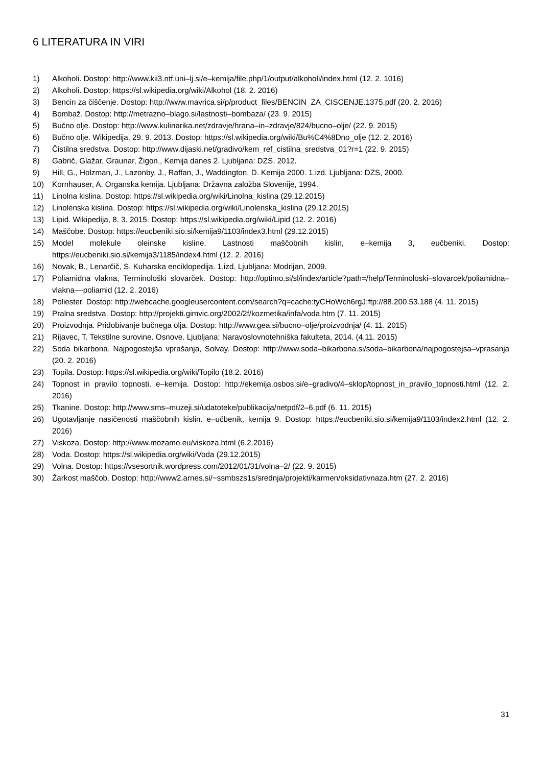6 LITERATURA IN VIRI
1) Alkoholi. Dostop: http://www.kii3.ntf.uni–lj.si/e–kemija/file.php/1/output/alkoholi/index.html (12. 2. 1016)
2) Alkoholi. Dostop: https://sl.wikipedia.org/wiki/Alkohol (18. 2. 2016)
3) Bencin za čiščenje. Dostop: http://www.mavrica.si/p/product_files/BENCIN_ZA_CISCENJE.1375.pdf (20. 2. 2016)
4) Bombaž. Dostop: http://metrazno–blago.si/lastnosti–bombaza/ (23. 9. 2015)
5) Bučno olje. Dostop: http://www.kulinarika.net/zdravje/hrana–in–zdravje/824/bucno–olje/ (22. 9. 2015)
6) Bučno olje. Wikipedija, 29. 9. 2013. Dostop: https://sl.wikipedia.org/wiki/Bu%C4%8Dno_olje (12. 2. 2016)
7) Čistilna sredstva. Dostop: http://www.dijaski.net/gradivo/kem_ref_cistilna_sredstva_01?r=1 (22. 9. 2015)
8) Gabrič, Glažar, Graunar, Žigon., Kemija danes 2. Ljubljana: DZS, 2012.
9) Hill, G., Holzman, J., Lazonby, J., Raffan, J., Waddington, D. Kemija 2000. 1.izd. Ljubljana: DZS, 2000.
10) Kornhauser, A. Organska kemija. Ljubljana: Državna založba Slovenije, 1994.
11) Linolna kislina. Dostop: https://sl.wikipedia.org/wiki/Linolna_kislina (29.12.2015)
12) Linolenska kislina. Dostop: https://sl.wikipedia.org/wiki/Linolenska_kislina (29.12.2015)
13) Lipid. Wikipedija, 8. 3. 2015. Dostop: https://sl.wikipedia.org/wiki/Lipid (12. 2. 2016)
14) Maščobe. Dostop: https://eucbeniki.sio.si/kemija9/1103/index3.html (29.12.2015)
15) Model molekule oleinske kisline. Lastnosti maščobnih kislin, e–kemija 3, eučbeniki. Dostop: https://eucbeniki.sio.si/kemija3/1185/index4.html (12. 2. 2016)
16) Novak, B., Lenarčič, S. Kuharska enciklopedija. 1.izd. Ljubljana: Modrijan, 2009.
17) Poliamidna vlakna, Terminološki slovarček. Dostop: http://optimo.si/sl/index/article?path=/help/Terminoloski–slovarcek/poliamidna–vlakna––poliamid (12. 2. 2016)
18) Poliester. Dostop: http://webcache.googleusercontent.com/search?q=cache:tyCHoWch6rgJ:ftp://88.200.53.188 (4. 11. 2015)
19) Pralna sredstva. Dostop: http://projekti.gimvic.org/2002/2f/kozmetika/infa/voda.htm (7. 11. 2015)
20) Proizvodnja. Pridobivanje bučnega olja. Dostop: http://www.gea.si/bucno–olje/proizvodnja/ (4. 11. 2015)
21) Rijavec, T. Tekstilne surovine. Osnove. Ljubljana: Naravoslovnotehniška fakulteta, 2014. (4.11. 2015)
22) Soda bikarbona. Najpogostejša vprašanja, Solvay. Dostop: http://www.soda–bikarbona.si/soda–bikarbona/najpogostejsa–vprasanja (20. 2. 2016)
23) Topila. Dostop: https://sl.wikipedia.org/wiki/Topilo (18.2. 2016)
24) Topnost in pravilo topnosti. e–kemija. Dostop: http://ekemija.osbos.si/e–gradivo/4–sklop/topnost_in_pravilo_topnosti.html (12. 2. 2016)
25) Tkanine. Dostop: http://www.sms–muzeji.si/udatoteke/publikacija/netpdf/2–6.pdf (6. 11. 2015)
26) Ugotavljanje nasičenosti maščobnih kislin. e–učbenik, kemija 9. Dostop: https://eucbeniki.sio.si/kemija9/1103/index2.html (12. 2. 2016)
27) Viskoza. Dostop: http://www.mozamo.eu/viskoza.html (6.2.2016)
28) Voda. Dostop: https://sl.wikipedia.org/wiki/Voda (29.12.2015)
29) Volna. Dostop: https://vsesortnik.wordpress.com/2012/01/31/volna–2/ (22. 9. 2015)
30) Žarkost maščob. Dostop: http://www2.arnes.si/~ssmbszs1s/srednja/projekti/karmen/oksidativnaza.htm (27. 2. 2016)
31